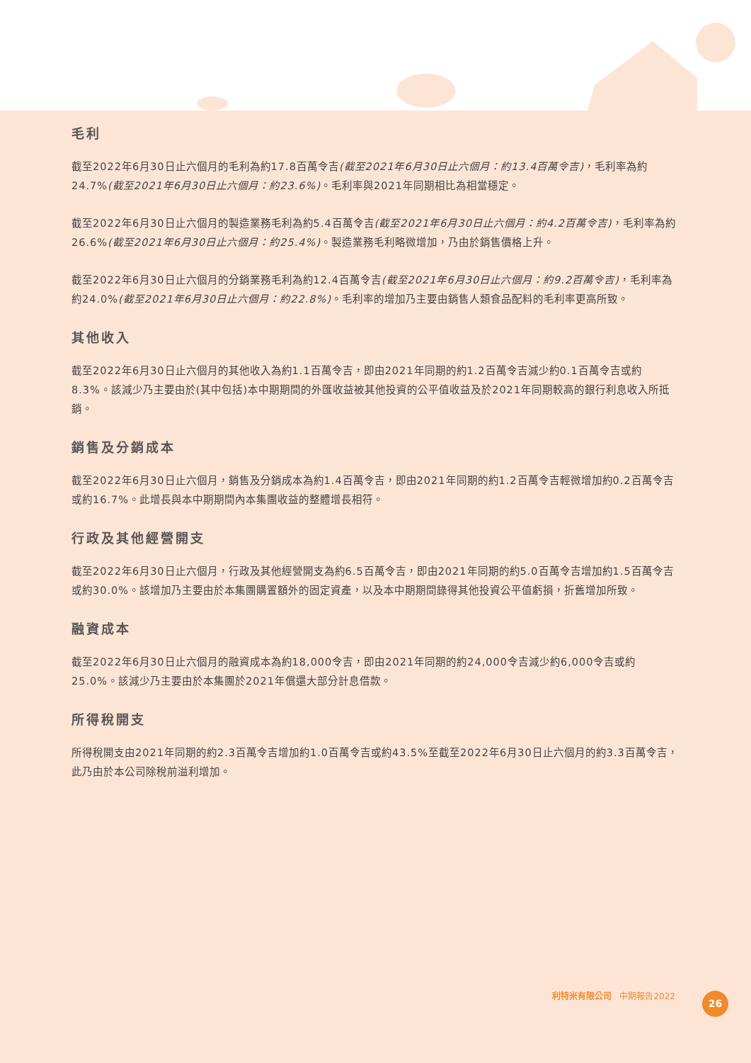毛利
截至2022年6月30日止六個月的毛利為約17.8百萬令吉(截至2021年6月30日止六個月：約13.4百萬令吉)，毛利率為約24.7%(截至2021年6月30日止六個月：約23.6%)。毛利率與2021年同期相比為相當穩定。
截至2022年6月30日止六個月的製造業務毛利為約5.4百萬令吉(截至2021年6月30日止六個月：約4.2百萬令吉)，毛利率為約26.6%(截至2021年6月30日止六個月：約25.4%)。製造業務毛利略微增加，乃由於銷售價格上升。
截至2022年6月30日止六個月的分銷業務毛利為約12.4百萬令吉(截至2021年6月30日止六個月：約9.2百萬令吉)，毛利率為約24.0%(截至2021年6月30日止六個月：約22.8%)。毛利率的增加乃主要由銷售人類食品配料的毛利率更高所致。
其他收入
截至2022年6月30日止六個月的其他收入為約1.1百萬令吉，即由2021年同期的約1.2百萬令吉減少約0.1百萬令吉或約8.3%。該減少乃主要由於(其中包括)本中期期間的外匯收益被其他投資的公平值收益及於2021年同期較高的銀行利息收入所抵銷。
銷售及分銷成本
截至2022年6月30日止六個月，銷售及分銷成本為約1.4百萬令吉，即由2021年同期的約1.2百萬令吉輕微增加約0.2百萬令吉或約16.7%。此增長與本中期期間內本集團收益的整體增長相符。
行政及其他經營開支
截至2022年6月30日止六個月，行政及其他經營開支為約6.5百萬令吉，即由2021年同期的約5.0百萬令吉增加約1.5百萬令吉或約30.0%。該增加乃主要由於本集團購置額外的固定資產，以及本中期期間錄得其他投資公平值虧損，折舊增加所致。
融資成本
截至2022年6月30日止六個月的融資成本為約18,000令吉，即由2021年同期的約24,000令吉減少約6,000令吉或約25.0%。該減少乃主要由於本集團於2021年償還大部分計息借款。
所得稅開支
所得稅開支由2021年同期的約2.3百萬令吉增加約1.0百萬令吉或約43.5%至截至2022年6月30日止六個月的約3.3百萬令吉，此乃由於本公司除稅前溢利增加。
利特米有限公司 中期報告2022 26